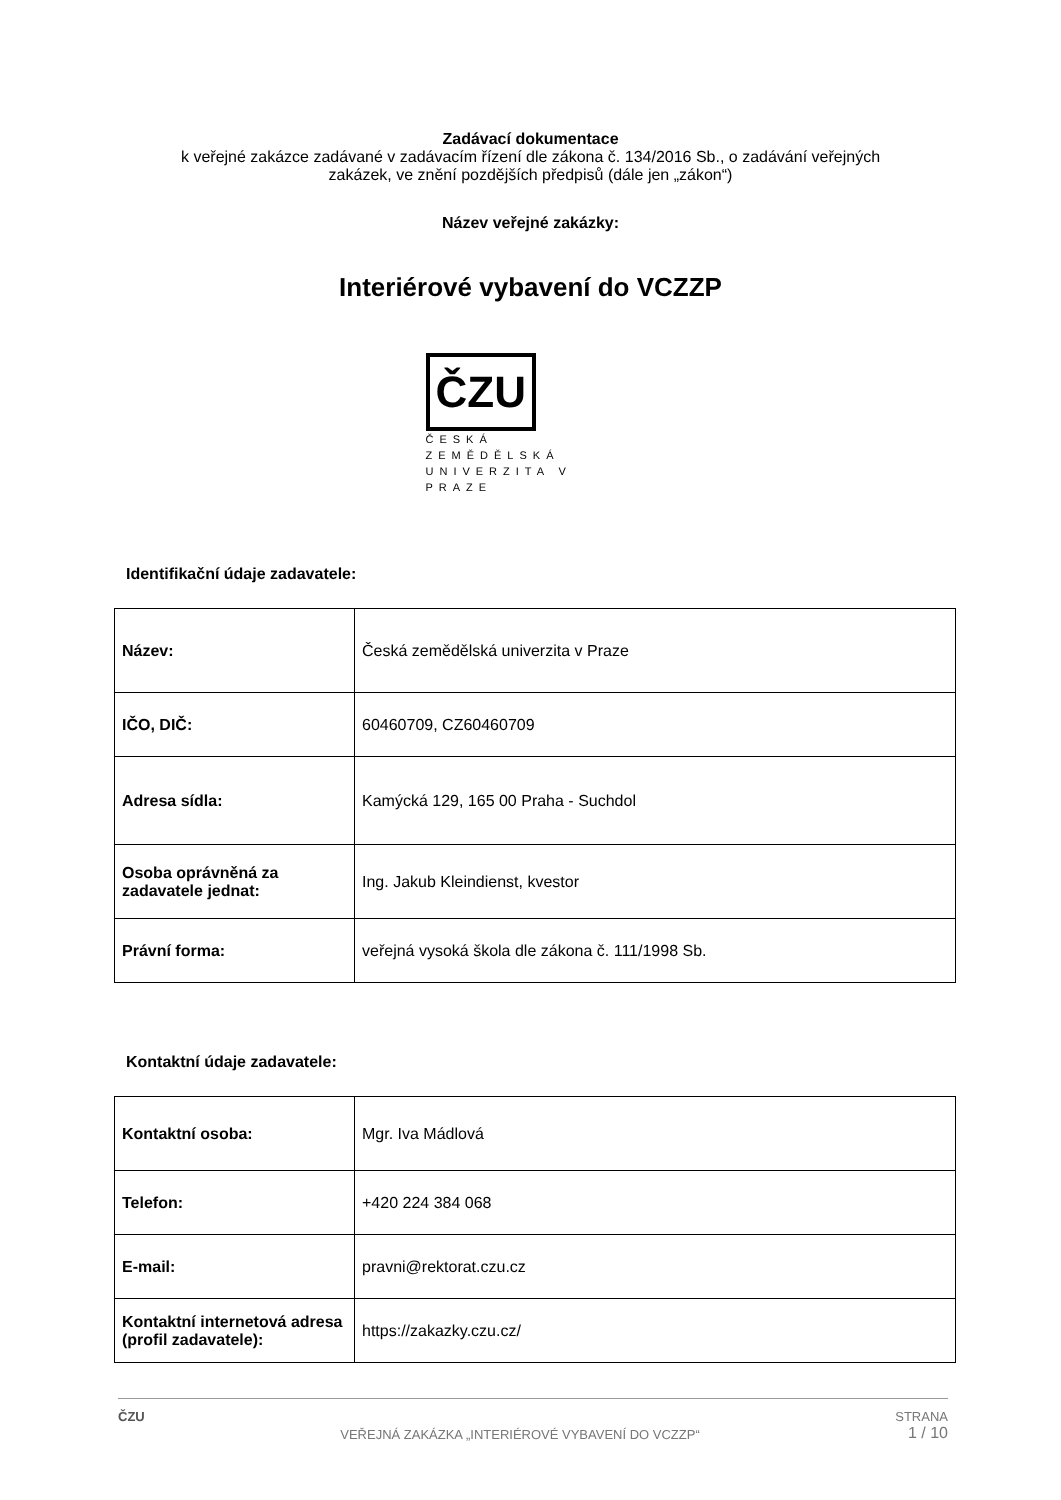Zadávací dokumentace
k veřejné zakázce zadávané v zadávacím řízení dle zákona č. 134/2016 Sb., o zadávání veřejných
zakázek, ve znění pozdějších předpisů (dále jen „zákon“)
Název veřejné zakázky:
Interiérové vybavení do VCZZP
ČZU
ČESKÁ
ZEMĚDĚLSKÁ
UNIVERZITA V PRAZE
Identifikační údaje zadavatele:
| Název: | Česká zemědělská univerzita v Praze |
| IČO, DIČ: | 60460709, CZ60460709 |
| Adresa sídla: | Kamýcká 129, 165 00 Praha - Suchdol |
| Osoba oprávněná za zadavatele jednat: | Ing. Jakub Kleindienst, kvestor |
| Právní forma: | veřejná vysoká škola dle zákona č. 111/1998 Sb. |
Kontaktní údaje zadavatele:
| Kontaktní osoba: | Mgr. Iva Mádlová |
| Telefon: | +420 224 384 068 |
| E-mail: | pravni@rektorat.czu.cz |
| Kontaktní internetová adresa (profil zadavatele): | https://zakazky.czu.cz/ |
ČZU VEŘEJNÁ ZAKÁZKA „INTERIÉROVÉ VYBAVENÍ DO VCZZP“STRANA
1 / 10